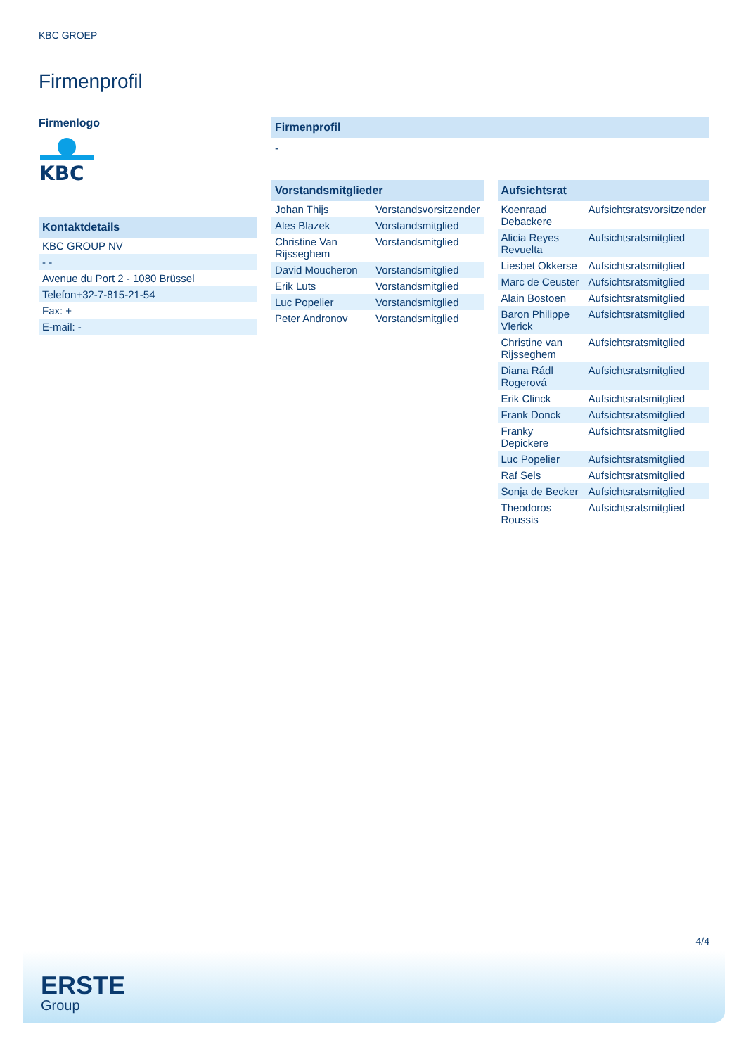KBC GROEP
Firmenprofil
Firmenlogo
KBC
Kontaktdetails
| KBC GROUP NV |
| - - |
| Avenue du Port 2 - 1080 Brüssel |
| Telefon+32-7-815-21-54 |
| Fax: + |
| E-mail: - |
Firmenprofil
-
Vorstandsmitglieder
| Johan Thijs | Vorstandsvorsitzender |
| Ales Blazek | Vorstandsmitglied |
| Christine Van Rijsseghem | Vorstandsmitglied |
| David Moucheron | Vorstandsmitglied |
| Erik Luts | Vorstandsmitglied |
| Luc Popelier | Vorstandsmitglied |
| Peter Andronov | Vorstandsmitglied |
Aufsichtsrat
| Koenraad Debackere | Aufsichtsratsvorsitzender |
| Alicia Reyes Revuelta | Aufsichtsratsmitglied |
| Liesbet Okkerse | Aufsichtsratsmitglied |
| Marc de Ceuster | Aufsichtsratsmitglied |
| Alain Bostoen | Aufsichtsratsmitglied |
| Baron Philippe Vlerick | Aufsichtsratsmitglied |
| Christine van Rijsseghem | Aufsichtsratsmitglied |
| Diana Rádl Rogerová | Aufsichtsratsmitglied |
| Erik Clinck | Aufsichtsratsmitglied |
| Frank Donck | Aufsichtsratsmitglied |
| Franky Depickere | Aufsichtsratsmitglied |
| Luc Popelier | Aufsichtsratsmitglied |
| Raf Sels | Aufsichtsratsmitglied |
| Sonja de Becker | Aufsichtsratsmitglied |
| Theodoros Roussis | Aufsichtsratsmitglied |
4/4
ERSTE
Group